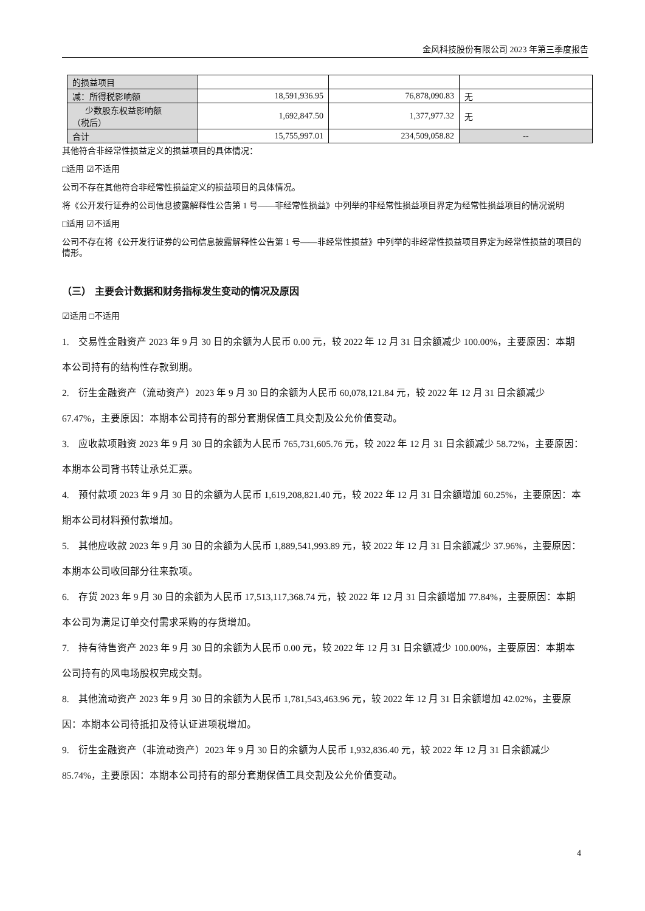金风科技股份有限公司 2023 年第三季度报告
| 的损益项目 | | | |
| 减：所得税影响额 | 18,591,936.95 | 76,878,090.83 | 无 |
| 少数股东权益影响额 （税后） | 1,692,847.50 | 1,377,977.32 | 无 |
| 合计 | 15,755,997.01 | 234,509,058.82 | -- |
其他符合非经常性损益定义的损益项目的具体情况：
□适用 ☑不适用
公司不存在其他符合非经常性损益定义的损益项目的具体情况。
将《公开发行证券的公司信息披露解释性公告第 1 号——非经常性损益》中列举的非经常性损益项目界定为经常性损益项目的情况说明
□适用 ☑不适用
公司不存在将《公开发行证券的公司信息披露解释性公告第 1 号——非经常性损益》中列举的非经常性损益项目界定为经常性损益的项目的情形。
（三） 主要会计数据和财务指标发生变动的情况及原因
☑适用 □不适用
1. 交易性金融资产 2023 年 9 月 30 日的余额为人民币 0.00 元，较 2022 年 12 月 31 日余额减少 100.00%，主要原因：本期本公司持有的结构性存款到期。
2. 衍生金融资产（流动资产）2023 年 9 月 30 日的余额为人民币 60,078,121.84 元，较 2022 年 12 月 31 日余额减少 67.47%，主要原因：本期本公司持有的部分套期保值工具交割及公允价值变动。
3. 应收款项融资 2023 年 9 月 30 日的余额为人民币 765,731,605.76 元，较 2022 年 12 月 31 日余额减少 58.72%，主要原因：本期本公司背书转让承兑汇票。
4. 预付款项 2023 年 9 月 30 日的余额为人民币 1,619,208,821.40 元，较 2022 年 12 月 31 日余额增加 60.25%，主要原因：本期本公司材料预付款增加。
5. 其他应收款 2023 年 9 月 30 日的余额为人民币 1,889,541,993.89 元，较 2022 年 12 月 31 日余额减少 37.96%，主要原因：本期本公司收回部分往来款项。
6. 存货 2023 年 9 月 30 日的余额为人民币 17,513,117,368.74 元，较 2022 年 12 月 31 日余额增加 77.84%，主要原因：本期本公司为满足订单交付需求采购的存货增加。
7. 持有待售资产 2023 年 9 月 30 日的余额为人民币 0.00 元，较 2022 年 12 月 31 日余额减少 100.00%，主要原因：本期本公司持有的风电场股权完成交割。
8. 其他流动资产 2023 年 9 月 30 日的余额为人民币 1,781,543,463.96 元，较 2022 年 12 月 31 日余额增加 42.02%，主要原因：本期本公司待抵扣及待认证进项税增加。
9. 衍生金融资产（非流动资产）2023 年 9 月 30 日的余额为人民币 1,932,836.40 元，较 2022 年 12 月 31 日余额减少 85.74%，主要原因：本期本公司持有的部分套期保值工具交割及公允价值变动。
4